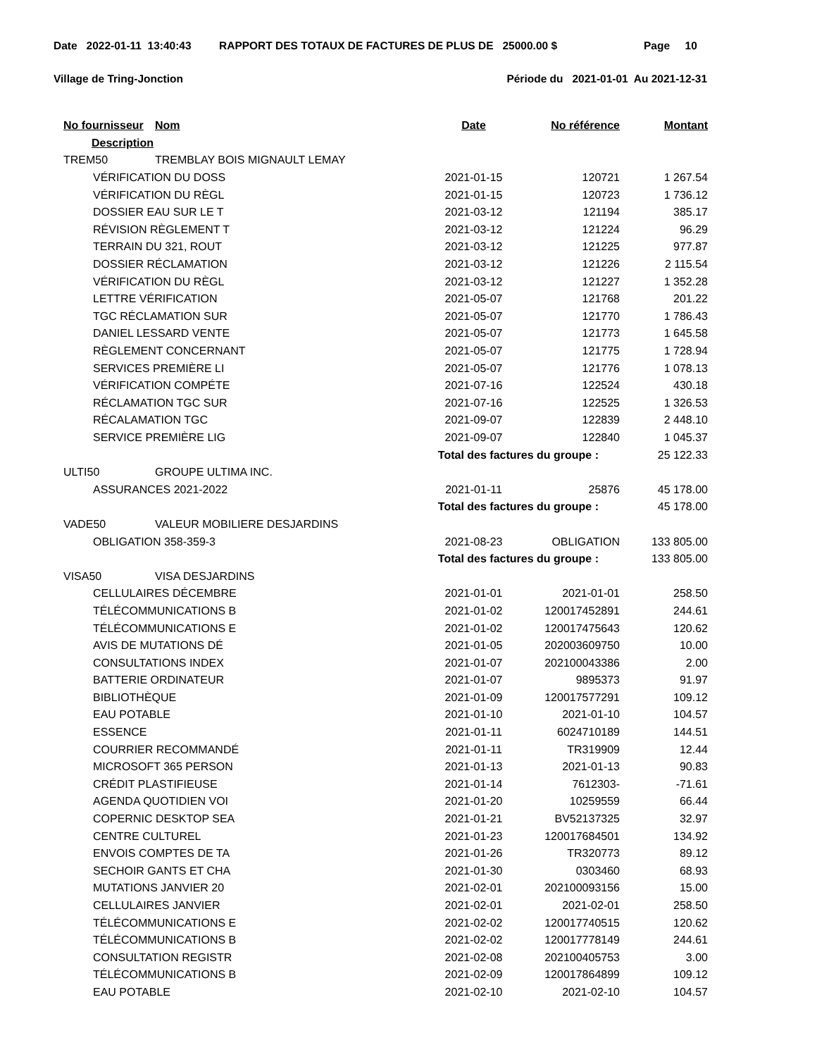Date 2022-01-11 13:40:43 RAPPORT DES TOTAUX DE FACTURES DE PLUS DE 25000.00 $ Page 10
Village de Tring-Jonction Période du 2021-01-01 Au 2021-12-31
| No fournisseur | Nom | Date | No référence | Montant |
| --- | --- | --- | --- | --- |
| Description | | | | |
| TREM50 | TREMBLAY BOIS MIGNAULT LEMAY | | | |
| VÉRIFICATION DU DOSS | | 2021-01-15 | 120721 | 1 267.54 |
| VÉRIFICATION DU RÈGL | | 2021-01-15 | 120723 | 1 736.12 |
| DOSSIER EAU SUR LE T | | 2021-03-12 | 121194 | 385.17 |
| RÉVISION RÈGLEMENT T | | 2021-03-12 | 121224 | 96.29 |
| TERRAIN DU 321, ROUT | | 2021-03-12 | 121225 | 977.87 |
| DOSSIER RÉCLAMATION | | 2021-03-12 | 121226 | 2 115.54 |
| VÉRIFICATION DU RÈGL | | 2021-03-12 | 121227 | 1 352.28 |
| LETTRE VÉRIFICATION | | 2021-05-07 | 121768 | 201.22 |
| TGC RÉCLAMATION SUR | | 2021-05-07 | 121770 | 1 786.43 |
| DANIEL LESSARD VENTE | | 2021-05-07 | 121773 | 1 645.58 |
| RÈGLEMENT CONCERNANT | | 2021-05-07 | 121775 | 1 728.94 |
| SERVICES PREMIÈRE LI | | 2021-05-07 | 121776 | 1 078.13 |
| VÉRIFICATION COMPÉTE | | 2021-07-16 | 122524 | 430.18 |
| RÉCLAMATION TGC SUR | | 2021-07-16 | 122525 | 1 326.53 |
| RÉCALAMATION TGC | | 2021-09-07 | 122839 | 2 448.10 |
| SERVICE PREMIÈRE LIG | | 2021-09-07 | 122840 | 1 045.37 |
| | | Total des factures du groupe : | | 25 122.33 |
| ULTI50 | GROUPE ULTIMA INC. | | | |
| ASSURANCES 2021-2022 | | 2021-01-11 | 25876 | 45 178.00 |
| | | Total des factures du groupe : | | 45 178.00 |
| VADE50 | VALEUR MOBILIERE DESJARDINS | | | |
| OBLIGATION 358-359-3 | | 2021-08-23 | OBLIGATION | 133 805.00 |
| | | Total des factures du groupe : | | 133 805.00 |
| VISA50 | VISA DESJARDINS | | | |
| CELLULAIRES DÉCEMBRE | | 2021-01-01 | 2021-01-01 | 258.50 |
| TÉLÉCOMMUNICATIONS B | | 2021-01-02 | 120017452891 | 244.61 |
| TÉLÉCOMMUNICATIONS E | | 2021-01-02 | 120017475643 | 120.62 |
| AVIS DE MUTATIONS DÉ | | 2021-01-05 | 202003609750 | 10.00 |
| CONSULTATIONS INDEX | | 2021-01-07 | 202100043386 | 2.00 |
| BATTERIE ORDINATEUR | | 2021-01-07 | 9895373 | 91.97 |
| BIBLIOTHÈQUE | | 2021-01-09 | 120017577291 | 109.12 |
| EAU POTABLE | | 2021-01-10 | 2021-01-10 | 104.57 |
| ESSENCE | | 2021-01-11 | 6024710189 | 144.51 |
| COURRIER RECOMMANDÉ | | 2021-01-11 | TR319909 | 12.44 |
| MICROSOFT 365 PERSON | | 2021-01-13 | 2021-01-13 | 90.83 |
| CRÉDIT PLASTIFIEUSE | | 2021-01-14 | 7612303- | -71.61 |
| AGENDA QUOTIDIEN VOI | | 2021-01-20 | 10259559 | 66.44 |
| COPERNIC DESKTOP SEA | | 2021-01-21 | BV52137325 | 32.97 |
| CENTRE CULTUREL | | 2021-01-23 | 120017684501 | 134.92 |
| ENVOIS COMPTES DE TA | | 2021-01-26 | TR320773 | 89.12 |
| SECHOIR GANTS ET CHA | | 2021-01-30 | 0303460 | 68.93 |
| MUTATIONS JANVIER 20 | | 2021-02-01 | 202100093156 | 15.00 |
| CELLULAIRES JANVIER | | 2021-02-01 | 2021-02-01 | 258.50 |
| TÉLÉCOMMUNICATIONS E | | 2021-02-02 | 120017740515 | 120.62 |
| TÉLÉCOMMUNICATIONS B | | 2021-02-02 | 120017778149 | 244.61 |
| CONSULTATION REGISTR | | 2021-02-08 | 202100405753 | 3.00 |
| TÉLÉCOMMUNICATIONS B | | 2021-02-09 | 120017864899 | 109.12 |
| EAU POTABLE | | 2021-02-10 | 2021-02-10 | 104.57 |